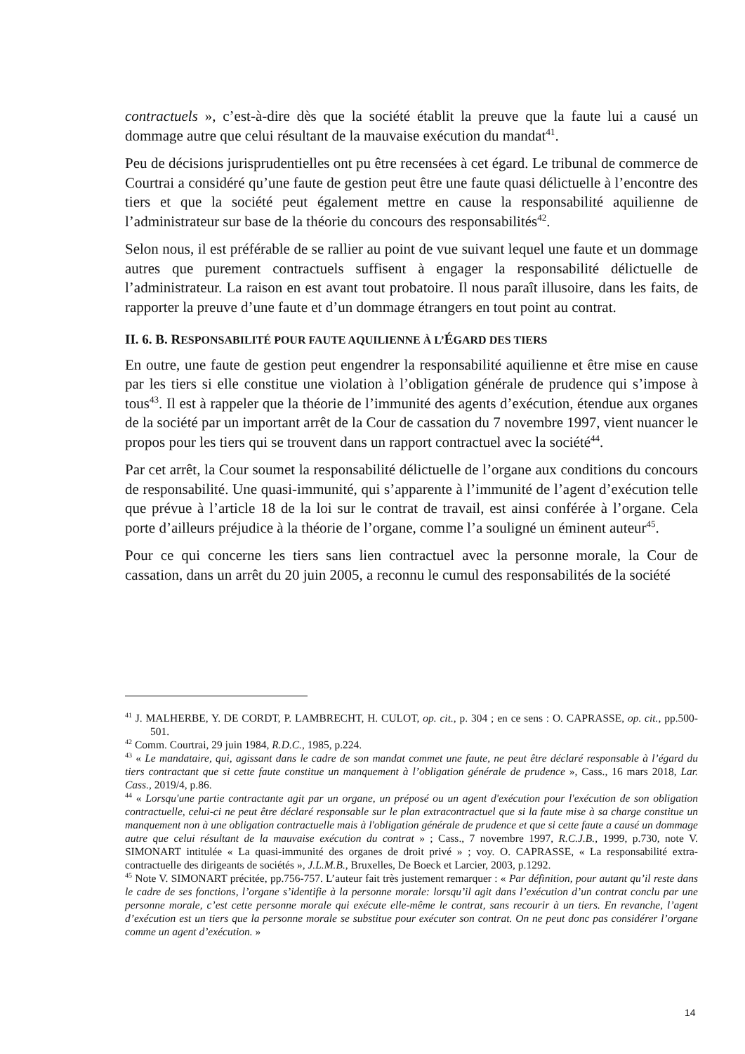contractuels », c’est-à-dire dès que la société établit la preuve que la faute lui a causé un dommage autre que celui résultant de la mauvaise exécution du mandat<sup>41</sup>.
Peu de décisions jurisprudentielles ont pu être recensées à cet égard. Le tribunal de commerce de Courtrai a considéré qu’une faute de gestion peut être une faute quasi délictuelle à l’encontre des tiers et que la société peut également mettre en cause la responsabilité aquilienne de l’administrateur sur base de la théorie du concours des responsabilités<sup>42</sup>.
Selon nous, il est préférable de se rallier au point de vue suivant lequel une faute et un dommage autres que purement contractuels suffisent à engager la responsabilité délictuelle de l’administrateur. La raison en est avant tout probatoire. Il nous paraît illusoire, dans les faits, de rapporter la preuve d’une faute et d’un dommage étrangers en tout point au contrat.
II. 6. B. RESPONSABILITÉ POUR FAUTE AQUILIENNE À L’ÉGARD DES TIERS
En outre, une faute de gestion peut engendrer la responsabilité aquilienne et être mise en cause par les tiers si elle constitue une violation à l’obligation générale de prudence qui s’impose à tous<sup>43</sup>. Il est à rappeler que la théorie de l’immunité des agents d’exécution, étendue aux organes de la société par un important arrêt de la Cour de cassation du 7 novembre 1997, vient nuancer le propos pour les tiers qui se trouvent dans un rapport contractuel avec la société<sup>44</sup>.
Par cet arrêt, la Cour soumet la responsabilité délictuelle de l’organe aux conditions du concours de responsabilité. Une quasi-immunité, qui s’apparente à l’immunité de l’agent d’exécution telle que prévue à l’article 18 de la loi sur le contrat de travail, est ainsi conférée à l’organe. Cela porte d’ailleurs préjudice à la théorie de l’organe, comme l’a souligné un éminent auteur<sup>45</sup>.
Pour ce qui concerne les tiers sans lien contractuel avec la personne morale, la Cour de cassation, dans un arrêt du 20 juin 2005, a reconnu le cumul des responsabilités de la société
<sup>41</sup> J. MALHERBE, Y. DE CORDT, P. LAMBRECHT, H. CULOT, op. cit., p. 304 ; en ce sens : O. CAPRASSE, op. cit., pp.500-501.
<sup>42</sup> Comm. Courtrai, 29 juin 1984, R.D.C., 1985, p.224.
<sup>43</sup> « Le mandataire, qui, agissant dans le cadre de son mandat commet une faute, ne peut être déclaré responsable à l’égard du tiers contractant que si cette faute constitue un manquement à l’obligation générale de prudence », Cass., 16 mars 2018, Lar. Cass., 2019/4, p.86.
<sup>44</sup> « Lorsqu'une partie contractante agit par un organe, un préposé ou un agent d'exécution pour l'exécution de son obligation contractuelle, celui-ci ne peut être déclaré responsable sur le plan extracontractuel que si la faute mise à sa charge constitue un manquement non à une obligation contractuelle mais à l'obligation générale de prudence et que si cette faute a causé un dommage autre que celui résultant de la mauvaise exécution du contrat » ; Cass., 7 novembre 1997, R.C.J.B., 1999, p.730, note V. SIMONART intitulée « La quasi-immunité des organes de droit privé » ; voy. O. CAPRASSE, « La responsabilité extra-contractuelle des dirigeants de sociétés », J.L.M.B., Bruxelles, De Boeck et Larcier, 2003, p.1292.
<sup>45</sup> Note V. SIMONART précitée, pp.756-757. L’auteur fait très justement remarquer : « Par définition, pour autant qu’il reste dans le cadre de ses fonctions, l’organe s’identifie à la personne morale: lorsqu’il agit dans l’exécution d’un contrat conclu par une personne morale, c’est cette personne morale qui exécute elle-même le contrat, sans recourir à un tiers. En revanche, l’agent d’exécution est un tiers que la personne morale se substitue pour exécuter son contrat. On ne peut donc pas considérer l’organe comme un agent d’exécution. »
14